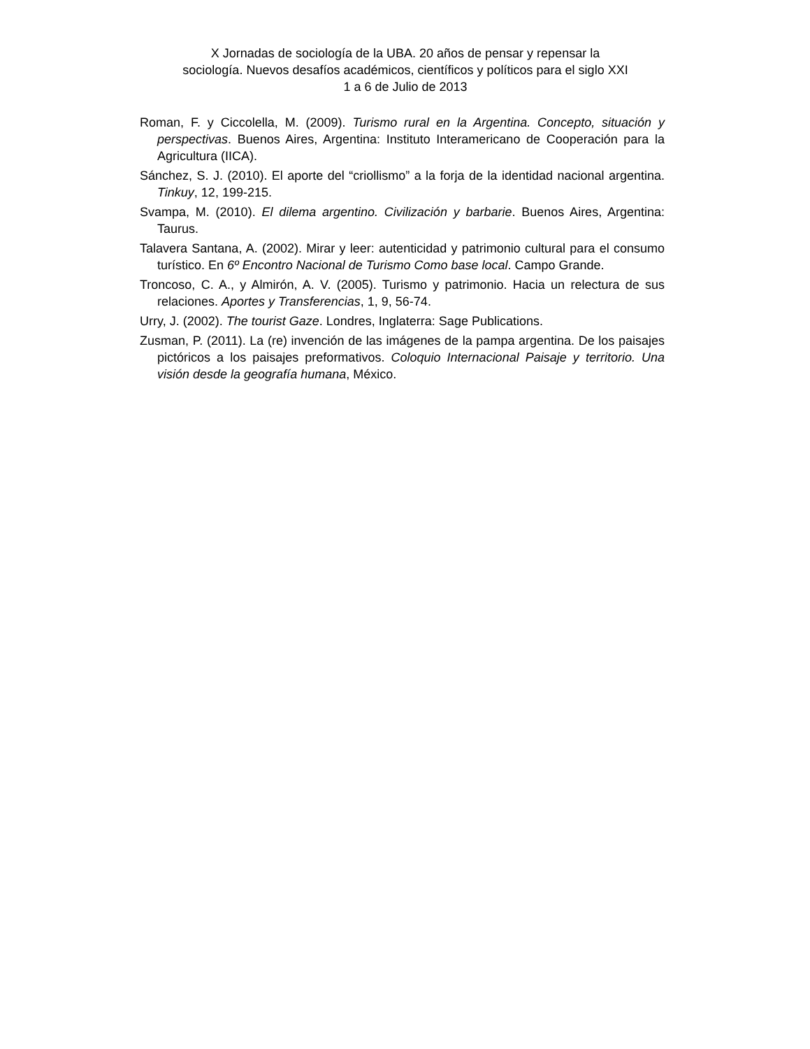X Jornadas de sociología de la UBA. 20 años de pensar y repensar la
sociología. Nuevos desafíos académicos, científicos y políticos para el siglo XXI
1 a 6 de Julio de 2013
Roman, F. y Ciccolella, M. (2009). Turismo rural en la Argentina. Concepto, situación y perspectivas. Buenos Aires, Argentina: Instituto Interamericano de Cooperación para la Agricultura (IICA).
Sánchez, S. J. (2010). El aporte del “criollismo” a la forja de la identidad nacional argentina. Tinkuy, 12, 199-215.
Svampa, M. (2010). El dilema argentino. Civilización y barbarie. Buenos Aires, Argentina: Taurus.
Talavera Santana, A. (2002). Mirar y leer: autenticidad y patrimonio cultural para el consumo turístico. En 6º Encontro Nacional de Turismo Como base local. Campo Grande.
Troncoso, C. A., y Almirón, A. V. (2005). Turismo y patrimonio. Hacia un relectura de sus relaciones. Aportes y Transferencias, 1, 9, 56-74.
Urry, J. (2002). The tourist Gaze. Londres, Inglaterra: Sage Publications.
Zusman, P. (2011). La (re) invención de las imágenes de la pampa argentina. De los paisajes pictóricos a los paisajes preformativos. Coloquio Internacional Paisaje y territorio. Una visión desde la geografía humana, México.